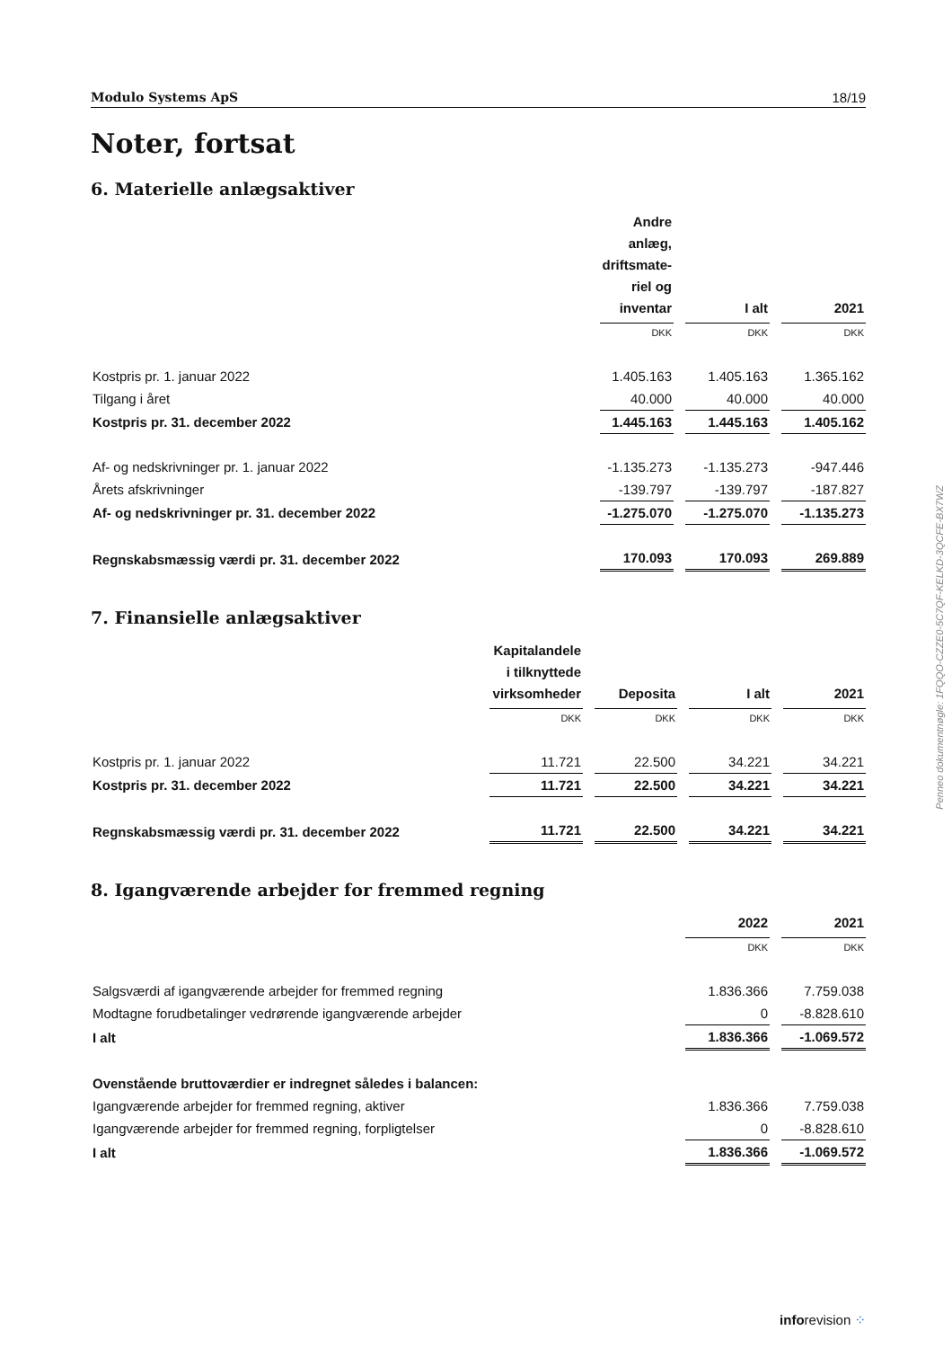Modulo Systems ApS 18/19
Noter, fortsat
6. Materielle anlægsaktiver
| | Andre anlæg, driftsmate-riel og inventar | I alt | 2021 |
| --- | --- | --- | --- |
| | DKK | DKK | DKK |
| Kostpris pr. 1. januar 2022 | 1.405.163 | 1.405.163 | 1.365.162 |
| Tilgang i året | 40.000 | 40.000 | 40.000 |
| Kostpris pr. 31. december 2022 | 1.445.163 | 1.445.163 | 1.405.162 |
| Af- og nedskrivninger pr. 1. januar 2022 | -1.135.273 | -1.135.273 | -947.446 |
| Årets afskrivninger | -139.797 | -139.797 | -187.827 |
| Af- og nedskrivninger pr. 31. december 2022 | -1.275.070 | -1.275.070 | -1.135.273 |
| Regnskabsmæssig værdi pr. 31. december 2022 | 170.093 | 170.093 | 269.889 |
7. Finansielle anlægsaktiver
| | Kapitalandele i tilknyttede virksomheder | Deposita | I alt | 2021 |
| --- | --- | --- | --- | --- |
| | DKK | DKK | DKK | DKK |
| Kostpris pr. 1. januar 2022 | 11.721 | 22.500 | 34.221 | 34.221 |
| Kostpris pr. 31. december 2022 | 11.721 | 22.500 | 34.221 | 34.221 |
| Regnskabsmæssig værdi pr. 31. december 2022 | 11.721 | 22.500 | 34.221 | 34.221 |
8. Igangværende arbejder for fremmed regning
| | 2022 | 2021 |
| --- | --- | --- |
| | DKK | DKK |
| Salgsværdi af igangværende arbejder for fremmed regning | 1.836.366 | 7.759.038 |
| Modtagne forudbetalinger vedrørende igangværende arbejder | 0 | -8.828.610 |
| I alt | 1.836.366 | -1.069.572 |
| Ovenstående bruttoværdier er indregnet således i balancen: | | |
| Igangværende arbejder for fremmed regning, aktiver | 1.836.366 | 7.759.038 |
| Igangværende arbejder for fremmed regning, forpligtelser | 0 | -8.828.610 |
| I alt | 1.836.366 | -1.069.572 |
Penneo dokumentnøgle: 1FQQO-CZZE0-5C7QF-KELKD-3QCFE-BX7WZ
inforevision ⁘